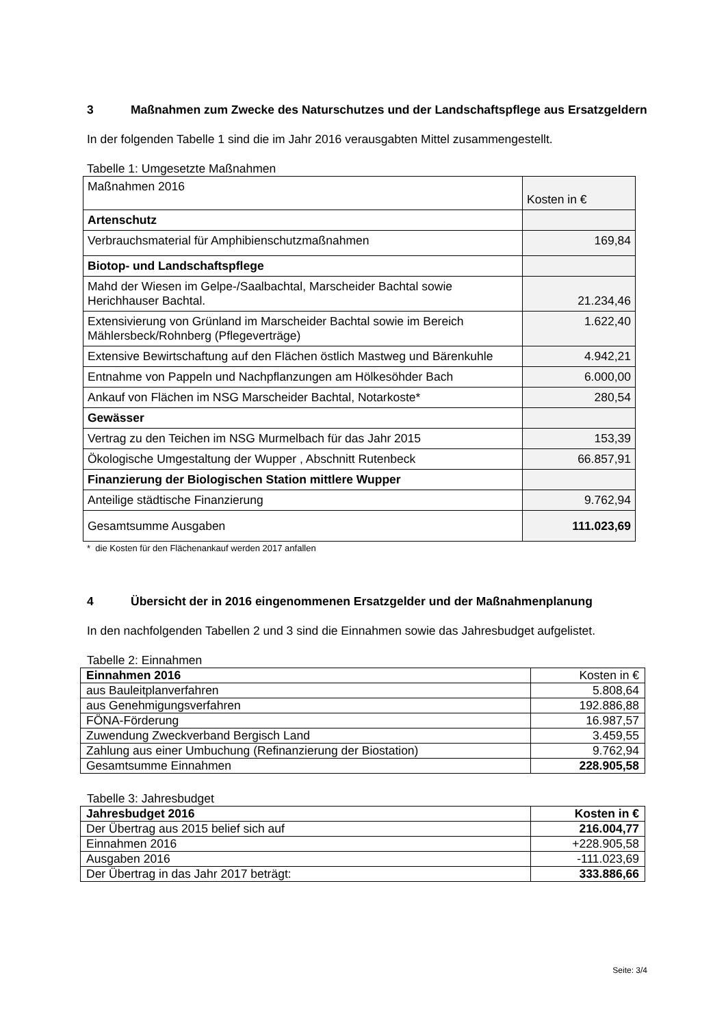3 Maßnahmen zum Zwecke des Naturschutzes und der Landschaftspflege aus Ersatzgeldern
In der folgenden Tabelle 1 sind die im Jahr 2016 verausgabten Mittel zusammengestellt.
Tabelle 1: Umgesetzte Maßnahmen
| Maßnahmen 2016 | Kosten in € |
| Artenschutz | |
| Verbrauchsmaterial für Amphibienschutzmaßnahmen | 169,84 |
| Biotop- und Landschaftspflege | |
| Mahd der Wiesen im Gelpe-/Saalbachtal, Marscheider Bachtal sowie Herichhauser Bachtal. | 21.234,46 |
| Extensivierung von Grünland im Marscheider Bachtal sowie im Bereich Mählersbeck/Rohnberg (Pflegeverträge) | 1.622,40 |
| Extensive Bewirtschaftung auf den Flächen östlich Mastweg und Bärenkuhle | 4.942,21 |
| Entnahme von Pappeln und Nachpflanzungen am Hölkesöhder Bach | 6.000,00 |
| Ankauf von Flächen im NSG Marscheider Bachtal, Notarkoste* | 280,54 |
| Gewässer | |
| Vertrag zu den Teichen im NSG Murmelbach für das Jahr 2015 | 153,39 |
| Ökologische Umgestaltung der Wupper , Abschnitt Rutenbeck | 66.857,91 |
| Finanzierung der Biologischen Station mittlere Wupper | |
| Anteilige städtische Finanzierung | 9.762,94 |
| Gesamtsumme Ausgaben | 111.023,69 |
* die Kosten für den Flächenankauf werden 2017 anfallen
4 Übersicht der in 2016 eingenommenen Ersatzgelder und der Maßnahmenplanung
In den nachfolgenden Tabellen 2 und 3 sind die Einnahmen sowie das Jahresbudget aufgelistet.
Tabelle 2: Einnahmen
| Einnahmen 2016 | Kosten in € |
| aus Bauleitplanverfahren | 5.808,64 |
| aus Genehmigungsverfahren | 192.886,88 |
| FÖNA-Förderung | 16.987,57 |
| Zuwendung Zweckverband Bergisch Land | 3.459,55 |
| Zahlung aus einer Umbuchung (Refinanzierung der Biostation) | 9.762,94 |
| Gesamtsumme Einnahmen | 228.905,58 |
Tabelle 3: Jahresbudget
| Jahresbudget 2016 | Kosten in € |
| Der Übertrag aus 2015 belief sich auf | 216.004,77 |
| Einnahmen 2016 | +228.905,58 |
| Ausgaben 2016 | -111.023,69 |
| Der Übertrag in das Jahr 2017 beträgt: | 333.886,66 |
Seite: 3/4